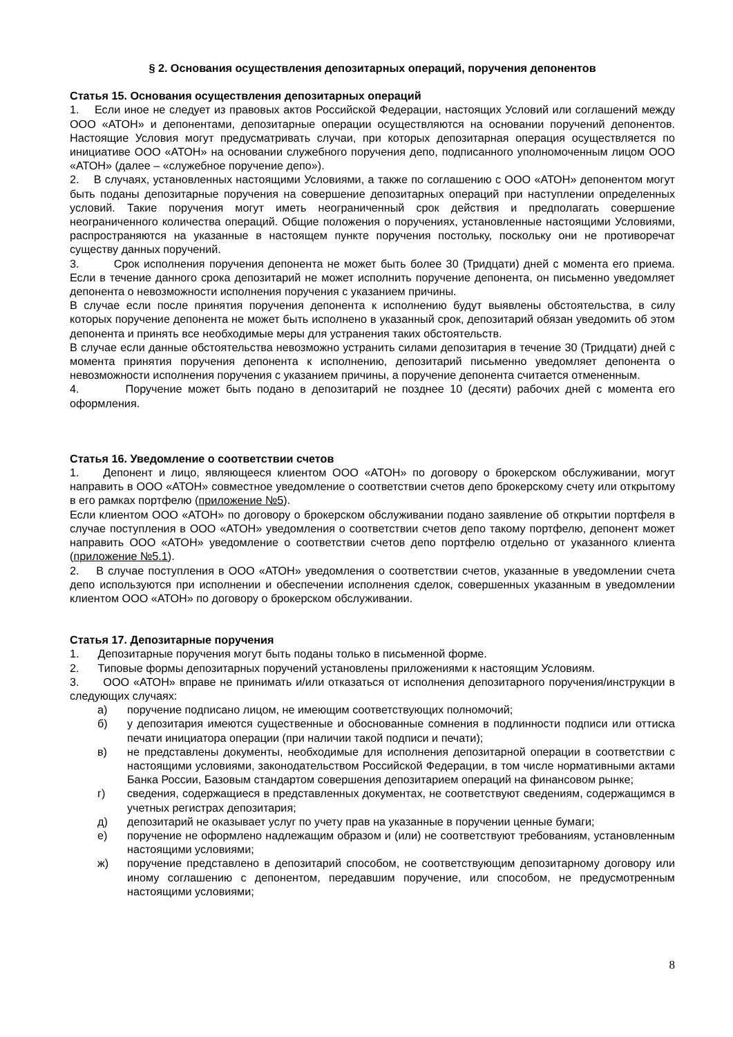§ 2. Основания осуществления депозитарных операций, поручения депонентов
Статья 15. Основания осуществления депозитарных операций
1. Если иное не следует из правовых актов Российской Федерации, настоящих Условий или соглашений между ООО «АТОН» и депонентами, депозитарные операции осуществляются на основании поручений депонентов. Настоящие Условия могут предусматривать случаи, при которых депозитарная операция осуществляется по инициативе ООО «АТОН» на основании служебного поручения депо, подписанного уполномоченным лицом ООО «АТОН» (далее – «служебное поручение депо»).
2. В случаях, установленных настоящими Условиями, а также по соглашению с ООО «АТОН» депонентом могут быть поданы депозитарные поручения на совершение депозитарных операций при наступлении определенных условий. Такие поручения могут иметь неограниченный срок действия и предполагать совершение неограниченного количества операций. Общие положения о поручениях, установленные настоящими Условиями, распространяются на указанные в настоящем пункте поручения постольку, поскольку они не противоречат существу данных поручений.
3. Срок исполнения поручения депонента не может быть более 30 (Тридцати) дней с момента его приема. Если в течение данного срока депозитарий не может исполнить поручение депонента, он письменно уведомляет депонента о невозможности исполнения поручения с указанием причины.
В случае если после принятия поручения депонента к исполнению будут выявлены обстоятельства, в силу которых поручение депонента не может быть исполнено в указанный срок, депозитарий обязан уведомить об этом депонента и принять все необходимые меры для устранения таких обстоятельств.
В случае если данные обстоятельства невозможно устранить силами депозитария в течение 30 (Тридцати) дней с момента принятия поручения депонента к исполнению, депозитарий письменно уведомляет депонента о невозможности исполнения поручения с указанием причины, а поручение депонента считается отмененным.
4. Поручение может быть подано в депозитарий не позднее 10 (десяти) рабочих дней с момента его оформления.
Статья 16. Уведомление о соответствии счетов
1. Депонент и лицо, являющееся клиентом ООО «АТОН» по договору о брокерском обслуживании, могут направить в ООО «АТОН» совместное уведомление о соответствии счетов депо брокерскому счету или открытому в его рамках портфелю (приложение №5).
Если клиентом ООО «АТОН» по договору о брокерском обслуживании подано заявление об открытии портфеля в случае поступления в ООО «АТОН» уведомления о соответствии счетов депо такому портфелю, депонент может направить ООО «АТОН» уведомление о соответствии счетов депо портфелю отдельно от указанного клиента (приложение №5.1).
2. В случае поступления в ООО «АТОН» уведомления о соответствии счетов, указанные в уведомлении счета депо используются при исполнении и обеспечении исполнения сделок, совершенных указанным в уведомлении клиентом ООО «АТОН» по договору о брокерском обслуживании.
Статья 17. Депозитарные поручения
1. Депозитарные поручения могут быть поданы только в письменной форме.
2. Типовые формы депозитарных поручений установлены приложениями к настоящим Условиям.
3. ООО «АТОН» вправе не принимать и/или отказаться от исполнения депозитарного поручения/инструкции в следующих случаях:
а) поручение подписано лицом, не имеющим соответствующих полномочий;
б) у депозитария имеются существенные и обоснованные сомнения в подлинности подписи или оттиска печати инициатора операции (при наличии такой подписи и печати);
в) не представлены документы, необходимые для исполнения депозитарной операции в соответствии с настоящими условиями, законодательством Российской Федерации, в том числе нормативными актами Банка России, Базовым стандартом совершения депозитарием операций на финансовом рынке;
г) сведения, содержащиеся в представленных документах, не соответствуют сведениям, содержащимся в учетных регистрах депозитария;
д) депозитарий не оказывает услуг по учету прав на указанные в поручении ценные бумаги;
е) поручение не оформлено надлежащим образом и (или) не соответствуют требованиям, установленным настоящими условиями;
ж) поручение представлено в депозитарий способом, не соответствующим депозитарному договору или иному соглашению с депонентом, передавшим поручение, или способом, не предусмотренным настоящими условиями;
8